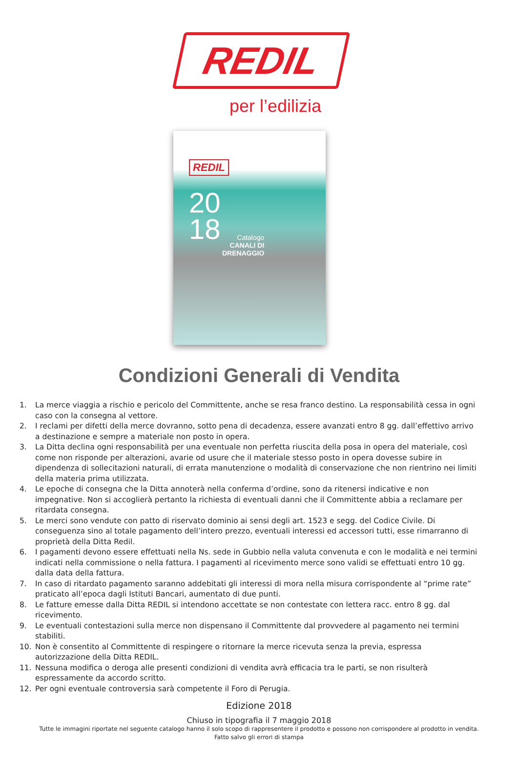REDIL
per l’edilizia
REDIL
20
18
Catalogo
CANALI DI
DRENAGGIO
Condizioni Generali di Vendita
1. La merce viaggia a rischio e pericolo del Committente, anche se resa franco destino. La responsabilità cessa in ogni caso con la consegna al vettore.
2. I reclami per difetti della merce dovranno, sotto pena di decadenza, essere avanzati entro 8 gg. dall’effettivo arrivo a destinazione e sempre a materiale non posto in opera.
3. La Ditta declina ogni responsabilità per una eventuale non perfetta riuscita della posa in opera del materiale, così come non risponde per alterazioni, avarie od usure che il materiale stesso posto in opera dovesse subire in dipendenza di sollecitazioni naturali, di errata manutenzione o modalità di conservazione che non rientrino nei limiti della materia prima utilizzata.
4. Le epoche di consegna che la Ditta annoterà nella conferma d’ordine, sono da ritenersi indicative e non impegnative. Non si accoglierà pertanto la richiesta di eventuali danni che il Committente abbia a reclamare per ritardata consegna.
5. Le merci sono vendute con patto di riservato dominio ai sensi degli art. 1523 e segg. del Codice Civile. Di conseguenza sino al totale pagamento dell’intero prezzo, eventuali interessi ed accessori tutti, esse rimarranno di proprietà della Ditta Redil.
6. I pagamenti devono essere effettuati nella Ns. sede in Gubbio nella valuta convenuta e con le modalità e nei termini indicati nella commissione o nella fattura. I pagamenti al ricevimento merce sono validi se effettuati entro 10 gg. dalla data della fattura.
7. In caso di ritardato pagamento saranno addebitati gli interessi di mora nella misura corrispondente al “prime rate” praticato all’epoca dagli Istituti Bancari, aumentato di due punti.
8. Le fatture emesse dalla Ditta REDIL si intendono accettate se non contestate con lettera racc. entro 8 gg. dal ricevimento.
9. Le eventuali contestazioni sulla merce non dispensano il Committente dal provvedere al pagamento nei termini stabiliti.
10. Non è consentito al Committente di respingere o ritornare la merce ricevuta senza la previa, espressa autorizzazione della Ditta REDIL.
11. Nessuna modifica o deroga alle presenti condizioni di vendita avrà efficacia tra le parti, se non risulterà espressamente da accordo scritto.
12. Per ogni eventuale controversia sarà competente il Foro di Perugia.
Edizione 2018
Chiuso in tipografia il 7 maggio 2018
Tutte le immagini riportate nel seguente catalogo hanno il solo scopo di rappresentere il prodotto e possono non corrispondere al prodotto in vendita.
Fatto salvo gli errori di stampa